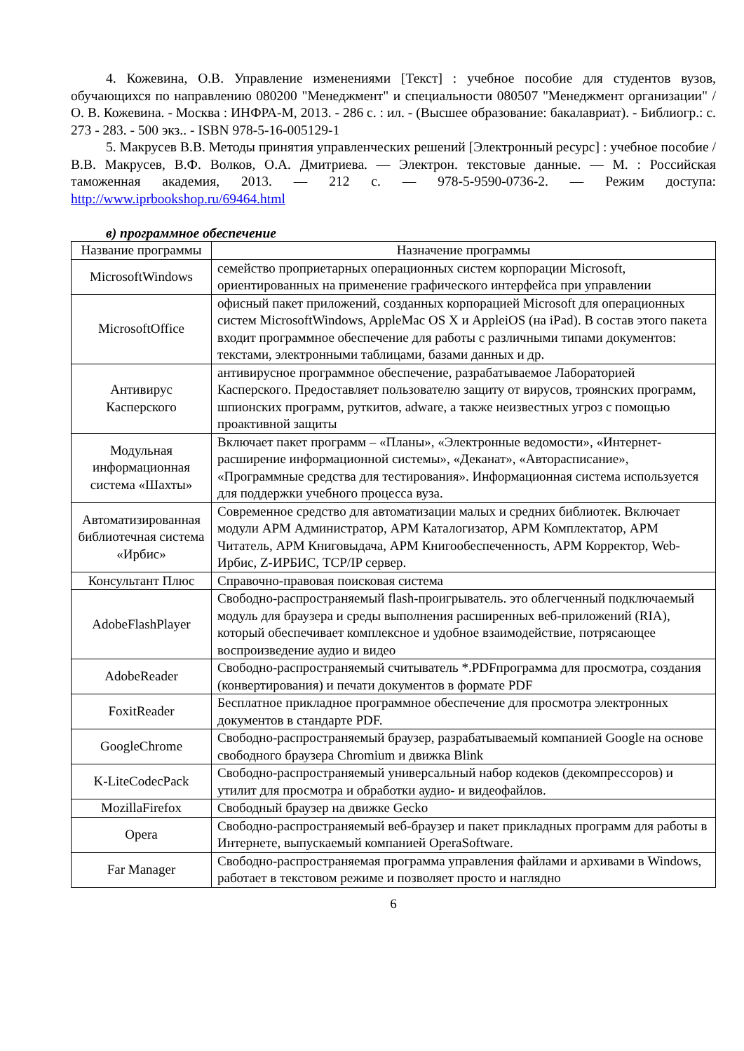4. Кожевина, О.В. Управление изменениями [Текст] : учебное пособие для студентов вузов, обучающихся по направлению 080200 "Менеджмент" и специальности 080507 "Менеджмент организации" / О. В. Кожевина. - Москва : ИНФРА-М, 2013. - 286 с. : ил. - (Высшее образование: бакалавриат). - Библиогр.: с. 273 - 283. - 500 экз.. - ISBN 978-5-16-005129-1
5. Макрусев В.В. Методы принятия управленческих решений [Электронный ресурс] : учебное пособие / В.В. Макрусев, В.Ф. Волков, О.А. Дмитриева. — Электрон. текстовые данные. — М. : Российская таможенная академия, 2013. — 212 c. — 978-5-9590-0736-2. — Режим доступа: http://www.iprbookshop.ru/69464.html
в) программное обеспечение
| Название программы | Назначение программы |
| --- | --- |
| MicrosoftWindows | семейство проприетарных операционных систем корпорации Microsoft, ориентированных на применение графического интерфейса при управлении |
| MicrosoftOffice | офисный пакет приложений, созданных корпорацией Microsoft для операционных систем MicrosoftWindows, AppleMac OS X и AppleiOS (на iPad). В состав этого пакета входит программное обеспечение для работы с различными типами документов: текстами, электронными таблицами, базами данных и др. |
| Антивирус Касперского | антивирусное программное обеспечение, разрабатываемое Лабораторией Касперского. Предоставляет пользователю защиту от вирусов, троянских программ, шпионских программ, руткитов, adware, а также неизвестных угроз с помощью проактивной защиты |
| Модульная информационная система «Шахты» | Включает пакет программ – «Планы», «Электронные ведомости», «Интернет-расширение информационной системы», «Деканат», «Авторасписание», «Программные средства для тестирования». Информационная система используется для поддержки учебного процесса вуза. |
| Автоматизированная библиотечная система «Ирбис» | Современное средство для автоматизации малых и средних библиотек. Включает модули АРМ Администратор, АРМ Каталогизатор, АРМ Комплектатор, АРМ Читатель, АРМ Книговыдача, АРМ Книгообеспеченность, АРМ Корректор, Web-Ирбис, Z-ИРБИС, TCP/IP сервер. |
| Консультант Плюс | Справочно-правовая поисковая система |
| AdobeFlashPlayer | Свободно-распространяемый flash-проигрыватель. это облегченный подключаемый модуль для браузера и среды выполнения расширенных веб-приложений (RIA), который обеспечивает комплексное и удобное взаимодействие, потрясающее воспроизведение аудио и видео |
| AdobeReader | Свободно-распространяемый считыватель *.PDFпрограмма для просмотра, создания (конвертирования) и печати документов в формате PDF |
| FoxitReader | Бесплатное прикладное программное обеспечение для просмотра электронных документов в стандарте PDF. |
| GoogleChrome | Свободно-распространяемый браузер, разрабатываемый компанией Google на основе свободного браузера Chromium и движка Blink |
| K-LiteCodecPack | Свободно-распространяемый универсальный набор кодеков (декомпрессоров) и утилит для просмотра и обработки аудио- и видеофайлов. |
| MozillaFirefox | Свободный браузер на движке Gecko |
| Opera | Свободно-распространяемый веб-браузер и пакет прикладных программ для работы в Интернете, выпускаемый компанией OperaSoftware. |
| Far Manager | Свободно-распространяемая программа управления файлами и архивами в Windows, работает в текстовом режиме и позволяет просто и наглядно |
6